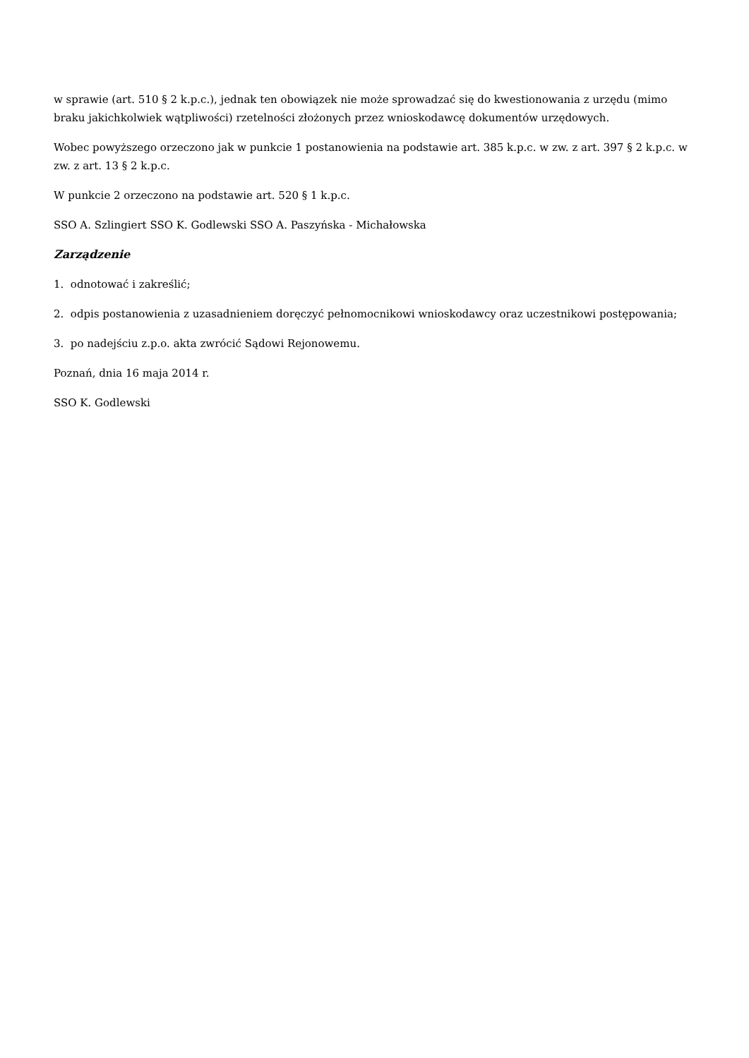w sprawie (art. 510 § 2 k.p.c.), jednak ten obowiązek nie może sprowadzać się do kwestionowania z urzędu (mimo braku jakichkolwiek wątpliwości) rzetelności złożonych przez wnioskodawcę dokumentów urzędowych.
Wobec powyższego orzeczono jak w punkcie 1 postanowienia na podstawie art. 385 k.p.c. w zw. z art. 397 § 2 k.p.c. w zw. z art. 13 § 2 k.p.c.
W punkcie 2 orzeczono na podstawie art. 520 § 1 k.p.c.
SSO A. Szlingiert SSO K. Godlewski SSO A. Paszyńska - Michałowska
Zarządzenie
1. odnotować i zakreślić;
2. odpis postanowienia z uzasadnieniem doręczyć pełnomocnikowi wnioskodawcy oraz uczestnikowi postępowania;
3. po nadejściu z.p.o. akta zwrócić Sądowi Rejonowemu.
Poznań, dnia 16 maja 2014 r.
SSO K. Godlewski